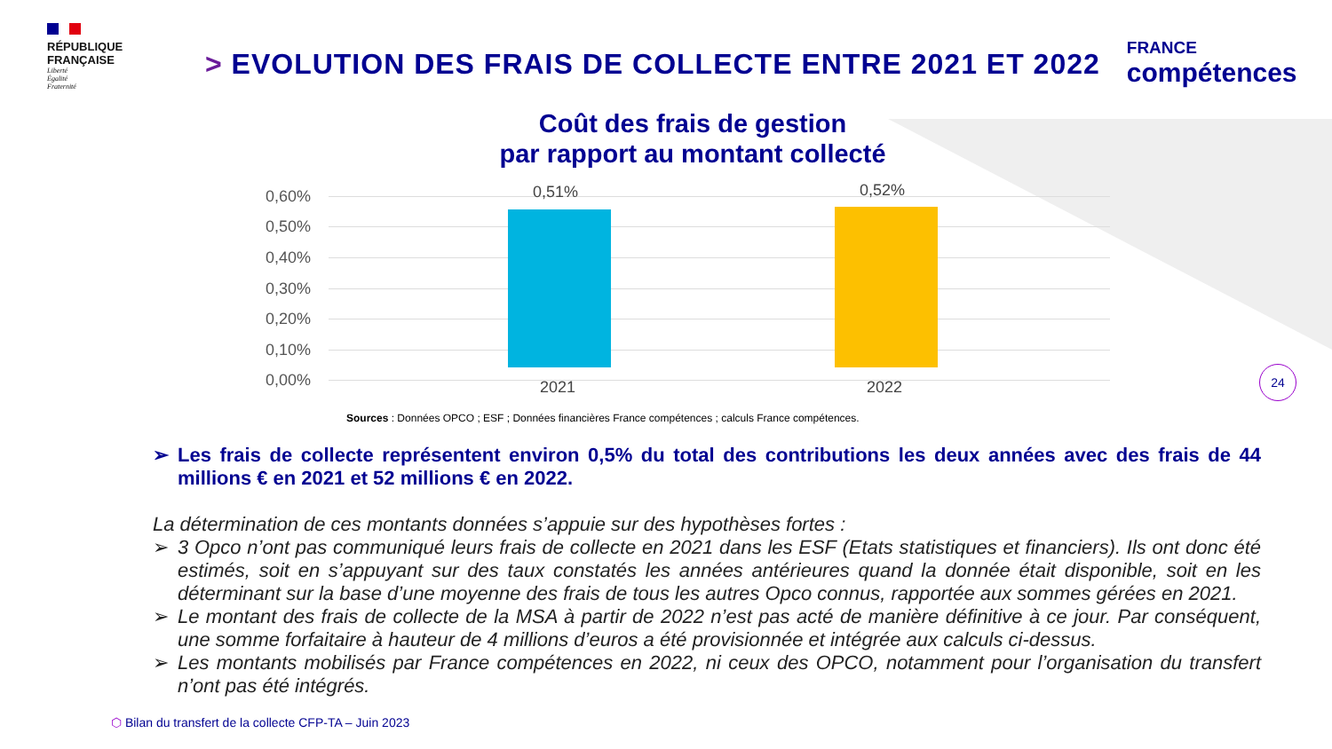RÉPUBLIQUE
FRANÇAISE
Liberté
Égalité
Fraternité
> EVOLUTION DES FRAIS DE COLLECTE ENTRE 2021 ET 2022
FRANCE
compétences
Coût des frais de gestion
par rapport au montant collecté
0,60%
0,50%
0,40%
0,30%
0,20%
0,10%
0,00%
0,51% 0,52%
2021 2022
Sources : Données OPCO ; ESF ; Données financières France compétences ; calculs France compétences.
➢ Les frais de collecte représentent environ 0,5% du total des contributions les deux années avec des frais de 44 millions € en 2021 et 52 millions € en 2022.
La détermination de ces montants données s’appuie sur des hypothèses fortes :
➢ 3 Opco n’ont pas communiqué leurs frais de collecte en 2021 dans les ESF (Etats statistiques et financiers). Ils ont donc été estimés, soit en s’appuyant sur des taux constatés les années antérieures quand la donnée était disponible, soit en les déterminant sur la base d’une moyenne des frais de tous les autres Opco connus, rapportée aux sommes gérées en 2021.
➢ Le montant des frais de collecte de la MSA à partir de 2022 n’est pas acté de manière définitive à ce jour. Par conséquent, une somme forfaitaire à hauteur de 4 millions d’euros a été provisionnée et intégrée aux calculs ci-dessus.
➢ Les montants mobilisés par France compétences en 2022, ni ceux des OPCO, notamment pour l’organisation du transfert n’ont pas été intégrés.
24
⬡ Bilan du transfert de la collecte CFP-TA – Juin 2023